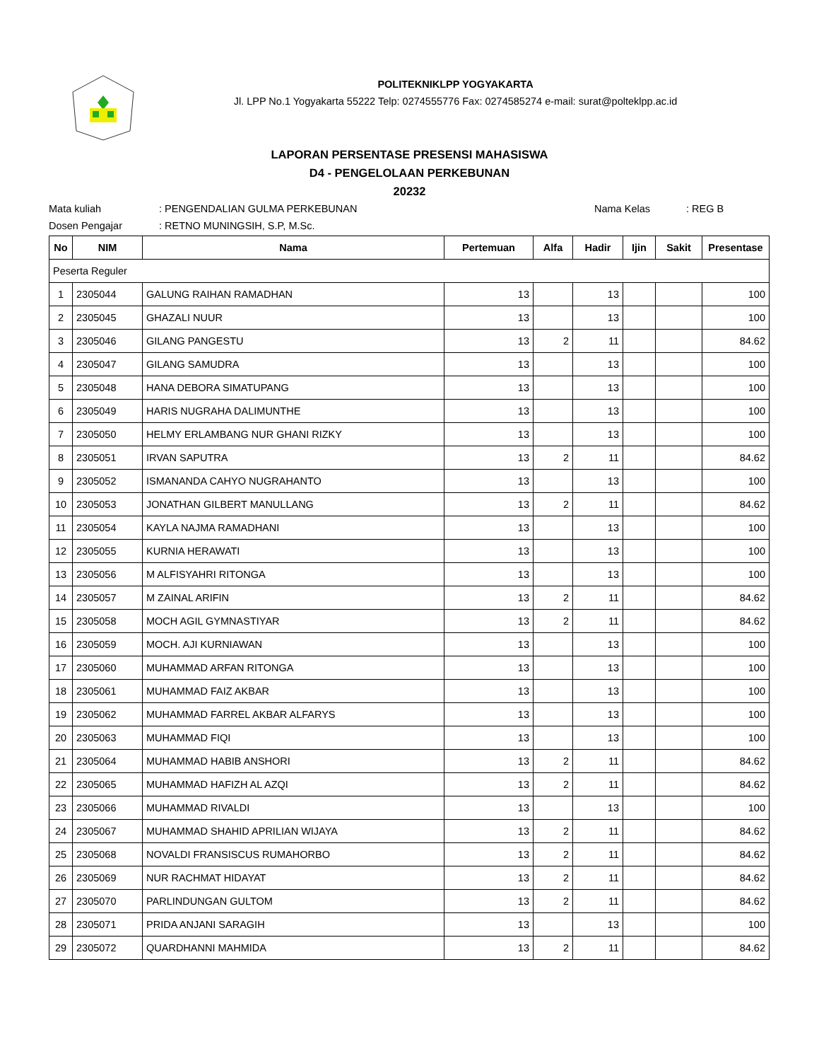POLITEKNIKLPP YOGYAKARTA
Jl. LPP No.1 Yogyakarta 55222 Telp: 0274555776 Fax: 0274585274 e-mail: surat@polteklpp.ac.id
LAPORAN PERSENTASE PRESENSI MAHASISWA
D4 - PENGELOLAAN PERKEBUNAN
20232
Mata kuliah: PENGENDALIAN GULMA PERKEBUNAN Nama Kelas: REG B
Dosen Pengajar: RETNO MUNINGSIH, S.P, M.Sc.
| No | NIM | Nama | Pertemuan | Alfa | Hadir | Ijin | Sakit | Presentase |
| --- | --- | --- | --- | --- | --- | --- | --- | --- |
| Peserta Reguler | | | | | | | | |
| 1 | 2305044 | GALUNG RAIHAN RAMADHAN | 13 | | 13 | | | 100 |
| 2 | 2305045 | GHAZALI NUUR | 13 | | 13 | | | 100 |
| 3 | 2305046 | GILANG PANGESTU | 13 | 2 | 11 | | | 84.62 |
| 4 | 2305047 | GILANG SAMUDRA | 13 | | 13 | | | 100 |
| 5 | 2305048 | HANA DEBORA SIMATUPANG | 13 | | 13 | | | 100 |
| 6 | 2305049 | HARIS NUGRAHA DALIMUNTHE | 13 | | 13 | | | 100 |
| 7 | 2305050 | HELMY ERLAMBANG NUR GHANI RIZKY | 13 | | 13 | | | 100 |
| 8 | 2305051 | IRVAN SAPUTRA | 13 | 2 | 11 | | | 84.62 |
| 9 | 2305052 | ISMANANDA CAHYO NUGRAHANTO | 13 | | 13 | | | 100 |
| 10 | 2305053 | JONATHAN GILBERT MANULLANG | 13 | 2 | 11 | | | 84.62 |
| 11 | 2305054 | KAYLA NAJMA RAMADHANI | 13 | | 13 | | | 100 |
| 12 | 2305055 | KURNIA HERAWATI | 13 | | 13 | | | 100 |
| 13 | 2305056 | M ALFISYAHRI RITONGA | 13 | | 13 | | | 100 |
| 14 | 2305057 | M ZAINAL ARIFIN | 13 | 2 | 11 | | | 84.62 |
| 15 | 2305058 | MOCH AGIL GYMNASTIYAR | 13 | 2 | 11 | | | 84.62 |
| 16 | 2305059 | MOCH. AJI KURNIAWAN | 13 | | 13 | | | 100 |
| 17 | 2305060 | MUHAMMAD ARFAN RITONGA | 13 | | 13 | | | 100 |
| 18 | 2305061 | MUHAMMAD FAIZ AKBAR | 13 | | 13 | | | 100 |
| 19 | 2305062 | MUHAMMAD FARREL AKBAR ALFARYS | 13 | | 13 | | | 100 |
| 20 | 2305063 | MUHAMMAD FIQI | 13 | | 13 | | | 100 |
| 21 | 2305064 | MUHAMMAD HABIB ANSHORI | 13 | 2 | 11 | | | 84.62 |
| 22 | 2305065 | MUHAMMAD HAFIZH AL AZQI | 13 | 2 | 11 | | | 84.62 |
| 23 | 2305066 | MUHAMMAD RIVALDI | 13 | | 13 | | | 100 |
| 24 | 2305067 | MUHAMMAD SHAHID APRILIAN WIJAYA | 13 | 2 | 11 | | | 84.62 |
| 25 | 2305068 | NOVALDI FRANSISCUS RUMAHORBO | 13 | 2 | 11 | | | 84.62 |
| 26 | 2305069 | NUR RACHMAT HIDAYAT | 13 | 2 | 11 | | | 84.62 |
| 27 | 2305070 | PARLINDUNGAN GULTOM | 13 | 2 | 11 | | | 84.62 |
| 28 | 2305071 | PRIDA ANJANI SARAGIH | 13 | | 13 | | | 100 |
| 29 | 2305072 | QUARDHANNI MAHMIDA | 13 | 2 | 11 | | | 84.62 |